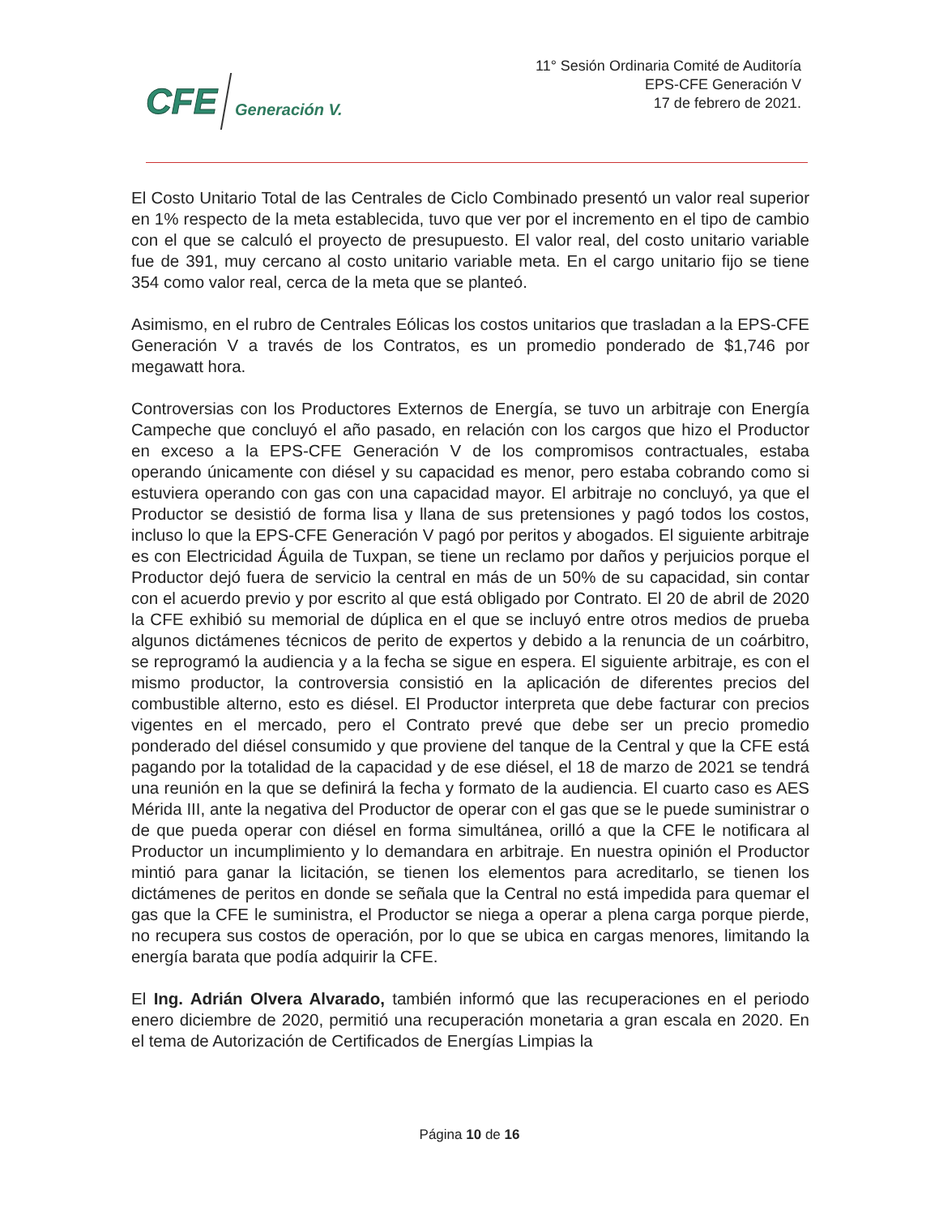CFE Generación V.
11° Sesión Ordinaria Comité de Auditoría
EPS-CFE Generación V
17 de febrero de 2021.
El Costo Unitario Total de las Centrales de Ciclo Combinado presentó un valor real superior en 1% respecto de la meta establecida, tuvo que ver por el incremento en el tipo de cambio con el que se calculó el proyecto de presupuesto. El valor real, del costo unitario variable fue de 391, muy cercano al costo unitario variable meta. En el cargo unitario fijo se tiene 354 como valor real, cerca de la meta que se planteó.
Asimismo, en el rubro de Centrales Eólicas los costos unitarios que trasladan a la EPS-CFE Generación V a través de los Contratos, es un promedio ponderado de $1,746 por megawatt hora.
Controversias con los Productores Externos de Energía, se tuvo un arbitraje con Energía Campeche que concluyó el año pasado, en relación con los cargos que hizo el Productor en exceso a la EPS-CFE Generación V de los compromisos contractuales, estaba operando únicamente con diésel y su capacidad es menor, pero estaba cobrando como si estuviera operando con gas con una capacidad mayor. El arbitraje no concluyó, ya que el Productor se desistió de forma lisa y llana de sus pretensiones y pagó todos los costos, incluso lo que la EPS-CFE Generación V pagó por peritos y abogados. El siguiente arbitraje es con Electricidad Águila de Tuxpan, se tiene un reclamo por daños y perjuicios porque el Productor dejó fuera de servicio la central en más de un 50% de su capacidad, sin contar con el acuerdo previo y por escrito al que está obligado por Contrato. El 20 de abril de 2020 la CFE exhibió su memorial de dúplica en el que se incluyó entre otros medios de prueba algunos dictámenes técnicos de perito de expertos y debido a la renuncia de un coárbitro, se reprogramó la audiencia y a la fecha se sigue en espera. El siguiente arbitraje, es con el mismo productor, la controversia consistió en la aplicación de diferentes precios del combustible alterno, esto es diésel. El Productor interpreta que debe facturar con precios vigentes en el mercado, pero el Contrato prevé que debe ser un precio promedio ponderado del diésel consumido y que proviene del tanque de la Central y que la CFE está pagando por la totalidad de la capacidad y de ese diésel, el 18 de marzo de 2021 se tendrá una reunión en la que se definirá la fecha y formato de la audiencia. El cuarto caso es AES Mérida III, ante la negativa del Productor de operar con el gas que se le puede suministrar o de que pueda operar con diésel en forma simultánea, orilló a que la CFE le notificara al Productor un incumplimiento y lo demandara en arbitraje. En nuestra opinión el Productor mintió para ganar la licitación, se tienen los elementos para acreditarlo, se tienen los dictámenes de peritos en donde se señala que la Central no está impedida para quemar el gas que la CFE le suministra, el Productor se niega a operar a plena carga porque pierde, no recupera sus costos de operación, por lo que se ubica en cargas menores, limitando la energía barata que podía adquirir la CFE.
El Ing. Adrián Olvera Alvarado, también informó que las recuperaciones en el periodo enero diciembre de 2020, permitió una recuperación monetaria a gran escala en 2020. En el tema de Autorización de Certificados de Energías Limpias la
Página 10 de 16